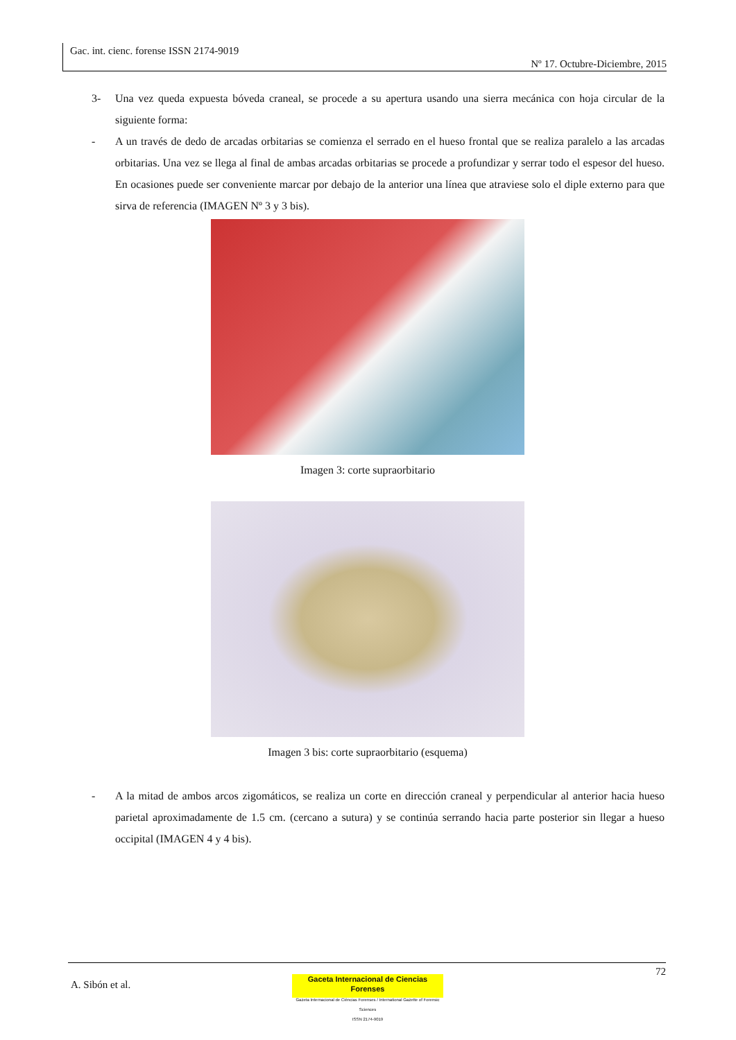Gac. int. cienc. forense ISSN 2174-9019
Nº 17. Octubre-Diciembre, 2015
3- Una vez queda expuesta bóveda craneal, se procede a su apertura usando una sierra mecánica con hoja circular de la siguiente forma:
- A un través de dedo de arcadas orbitarias se comienza el serrado en el hueso frontal que se realiza paralelo a las arcadas orbitarias. Una vez se llega al final de ambas arcadas orbitarias se procede a profundizar y serrar todo el espesor del hueso. En ocasiones puede ser conveniente marcar por debajo de la anterior una línea que atraviese solo el diple externo para que sirva de referencia (IMAGEN Nº 3 y 3 bis).
Imagen 3: corte supraorbitario
Imagen 3 bis: corte supraorbitario (esquema)
- A la mitad de ambos arcos zigomáticos, se realiza un corte en dirección craneal y perpendicular al anterior hacia hueso parietal aproximadamente de 1.5 cm. (cercano a sutura) y se continúa serrando hacia parte posterior sin llegar a hueso occipital (IMAGEN 4 y 4 bis).
72
A. Sibón et al.
Gaceta Internacional de Ciencias Forenses
Gazeta Internacional de Ciências Forenses / International Gazette of Forensic Sciences
ISSN 2174-9019